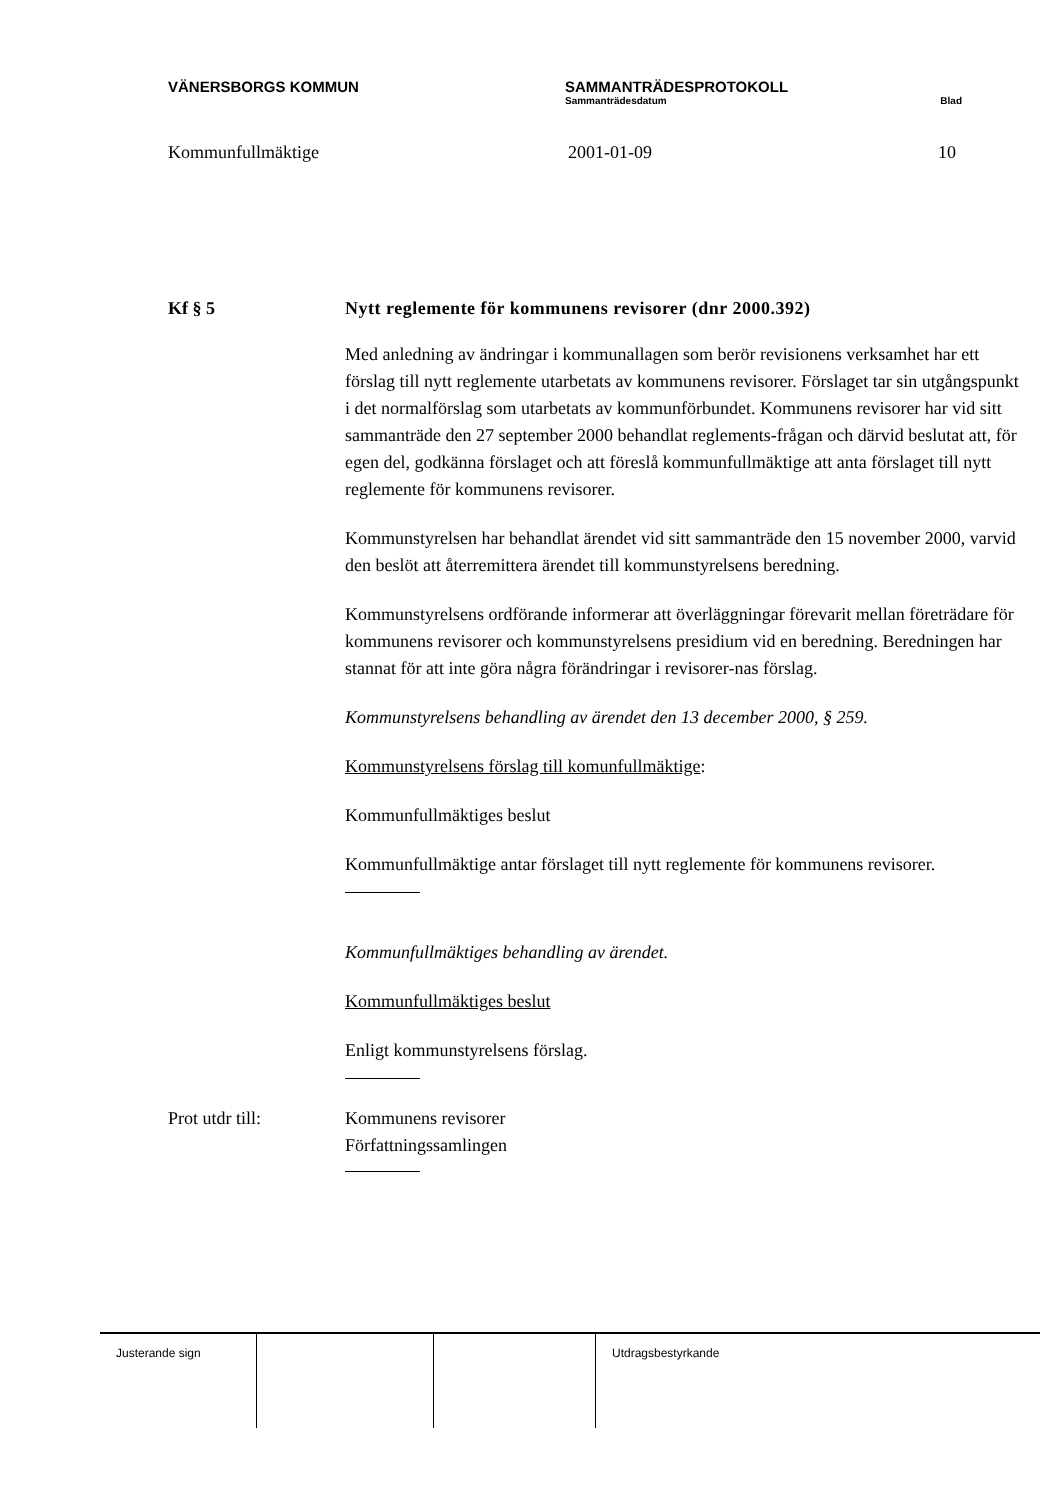VÄNERSBORGS KOMMUN SAMMANTRÄDESPROTOKOLL
Sammanträdesdatum Blad
Kommunfullmäktige 2001-01-09 10
Kf § 5 Nytt reglemente för kommunens revisorer (dnr 2000.392)
Med anledning av ändringar i kommunallagen som berör revisionens verksamhet har ett förslag till nytt reglemente utarbetats av kommunens revisorer. Förslaget tar sin utgångspunkt i det normalförslag som utarbetats av kommunförbundet. Kommunens revisorer har vid sitt sammanträde den 27 september 2000 behandlat reglements-frågan och därvid beslutat att, för egen del, godkänna förslaget och att föreslå kommunfullmäktige att anta förslaget till nytt reglemente för kommunens revisorer.
Kommunstyrelsen har behandlat ärendet vid sitt sammanträde den 15 november 2000, varvid den beslöt att återremittera ärendet till kommunstyrelsens beredning.
Kommunstyrelsens ordförande informerar att överläggningar förevarit mellan företrädare för kommunens revisorer och kommunstyrelsens presidium vid en beredning. Beredningen har stannat för att inte göra några förändringar i revisorer-nas förslag.
Kommunstyrelsens behandling av ärendet den 13 december 2000, § 259.
Kommunstyrelsens förslag till komunfullmäktige:
Kommunfullmäktiges beslut
Kommunfullmäktige antar förslaget till nytt reglemente för kommunens revisorer.
Kommunfullmäktiges behandling av ärendet.
Kommunfullmäktiges beslut
Enligt kommunstyrelsens förslag.
Prot utdr till: Kommunens revisorer
Författningssamlingen
Justerande sign Utdragsbestyrkande